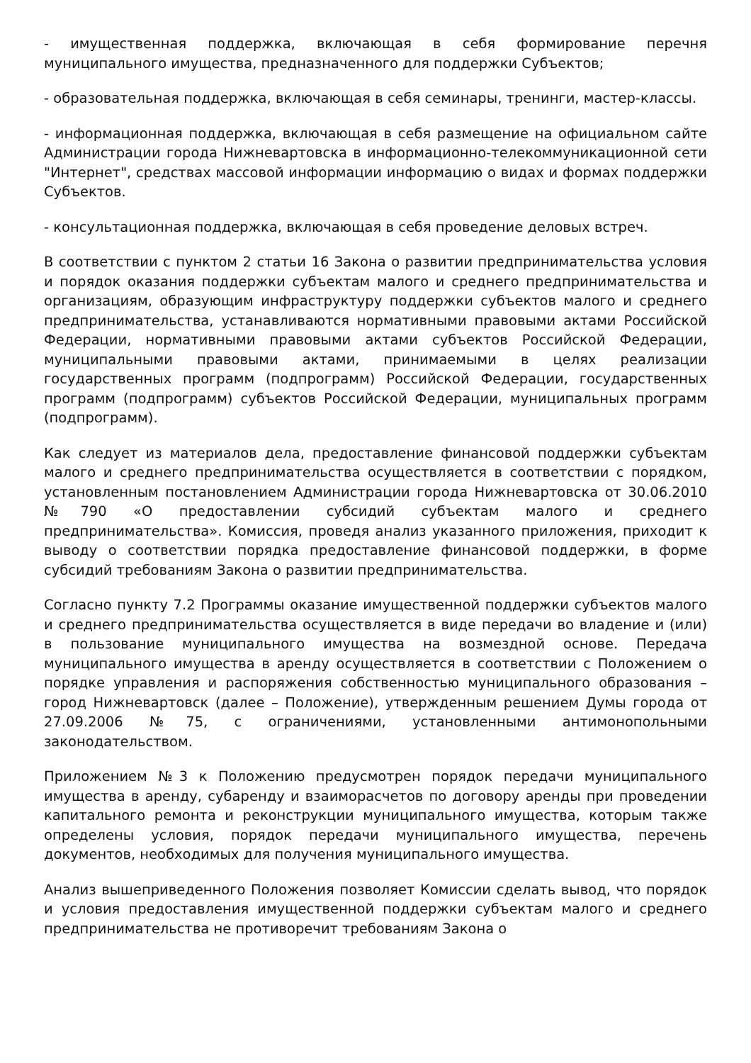- имущественная поддержка, включающая в себя формирование перечня муниципального имущества, предназначенного для поддержки Субъектов;
- образовательная поддержка, включающая в себя семинары, тренинги, мастер-классы.
- информационная поддержка, включающая в себя размещение на официальном сайте Администрации города Нижневартовска в информационно-телекоммуникационной сети "Интернет", средствах массовой информации информацию о видах и формах поддержки Субъектов.
- консультационная поддержка, включающая в себя проведение деловых встреч.
В соответствии с пунктом 2 статьи 16 Закона о развитии предпринимательства условия и порядок оказания поддержки субъектам малого и среднего предпринимательства и организациям, образующим инфраструктуру поддержки субъектов малого и среднего предпринимательства, устанавливаются нормативными правовыми актами Российской Федерации, нормативными правовыми актами субъектов Российской Федерации, муниципальными правовыми актами, принимаемыми в целях реализации государственных программ (подпрограмм) Российской Федерации, государственных программ (подпрограмм) субъектов Российской Федерации, муниципальных программ (подпрограмм).
Как следует из материалов дела, предоставление финансовой поддержки субъектам малого и среднего предпринимательства осуществляется в соответствии с порядком, установленным постановлением Администрации города Нижневартовска от 30.06.2010 №790 «О предоставлении субсидий субъектам малого и среднего предпринимательства». Комиссия, проведя анализ указанного приложения, приходит к выводу о соответствии порядка предоставление финансовой поддержки, в форме субсидий требованиям Закона о развитии предпринимательства.
Согласно пункту 7.2 Программы оказание имущественной поддержки субъектов малого и среднего предпринимательства осуществляется в виде передачи во владение и (или) в пользование муниципального имущества на возмездной основе. Передача муниципального имущества в аренду осуществляется в соответствии с Положением о порядке управления и распоряжения собственностью муниципального образования – город Нижневартовск (далее – Положение), утвержденным решением Думы города от 27.09.2006 №75, с ограничениями, установленными антимонопольными законодательством.
Приложением №3 к Положению предусмотрен порядок передачи муниципального имущества в аренду, субаренду и взаиморасчетов по договору аренды при проведении капитального ремонта и реконструкции муниципального имущества, которым также определены условия, порядок передачи муниципального имущества, перечень документов, необходимых для получения муниципального имущества.
Анализ вышеприведенного Положения позволяет Комиссии сделать вывод, что порядок и условия предоставления имущественной поддержки субъектам малого и среднего предпринимательства не противоречит требованиям Закона о